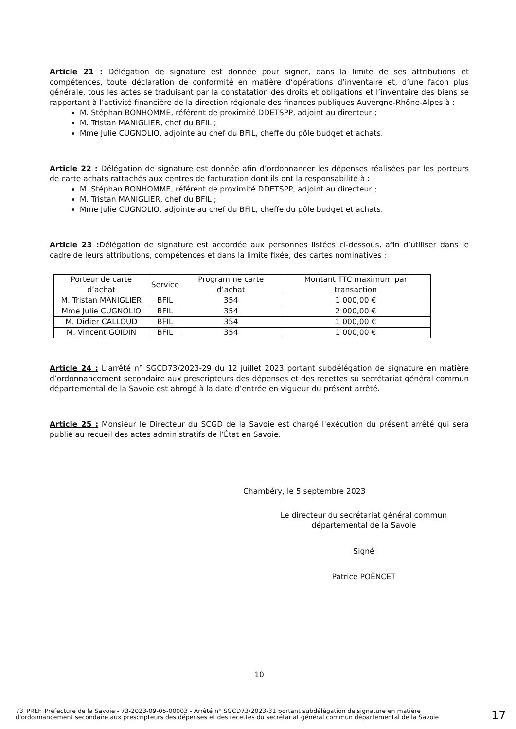Article 21 : Délégation de signature est donnée pour signer, dans la limite de ses attributions et compétences, toute déclaration de conformité en matière d’opérations d’inventaire et, d’une façon plus générale, tous les actes se traduisant par la constatation des droits et obligations et l’inventaire des biens se rapportant à l’activité financière de la direction régionale des finances publiques Auvergne-Rhône-Alpes à :
M. Stéphan BONHOMME, référent de proximité DDETSPP, adjoint au directeur ;
M. Tristan MANIGLIER, chef du BFIL ;
Mme Julie CUGNOLIO, adjointe au chef du BFIL, cheffe du pôle budget et achats.
Article 22 : Délégation de signature est donnée afin d’ordonnancer les dépenses réalisées par les porteurs de carte achats rattachés aux centres de facturation dont ils ont la responsabilité à :
M. Stéphan BONHOMME, référent de proximité DDETSPP, adjoint au directeur ;
M. Tristan MANIGLIER, chef du BFIL ;
Mme Julie CUGNOLIO, adjointe au chef du BFIL, cheffe du pôle budget et achats.
Article 23 : Délégation de signature est accordée aux personnes listées ci-dessous, afin d’utiliser dans le cadre de leurs attributions, compétences et dans la limite fixée, des cartes nominatives :
| Porteur de carte d’achat | Service | Programme carte d’achat | Montant TTC maximum par transaction |
| --- | --- | --- | --- |
| M. Tristan MANIGLIER | BFIL | 354 | 1 000,00 € |
| Mme Julie CUGNOLIO | BFIL | 354 | 2 000,00 € |
| M. Didier CALLOUD | BFIL | 354 | 1 000,00 € |
| M. Vincent GOIDIN | BFIL | 354 | 1 000,00 € |
Article 24 : L’arrêté n° SGCD73/2023-29 du 12 juillet 2023 portant subdélégation de signature en matière d’ordonnancement secondaire aux prescripteurs des dépenses et des recettes su secrétariat général commun départemental de la Savoie est abrogé à la date d’entrée en vigueur du présent arrêté.
Article 25 : Monsieur le Directeur du SCGD de la Savoie est chargé l'exécution du présent arrêté qui sera publié au recueil des actes administratifs de l’État en Savoie.
Chambéry, le 5 septembre 2023
Le directeur du secrétariat général commun
départemental de la Savoie
Signé
Patrice POËNCET
10
73_PREF_Préfecture de la Savoie - 73-2023-09-05-00003 - Arrêté n° SGCD73/2023-31 portant subdélégation de signature en matière d'ordonnancement secondaire aux prescripteurs des dépenses et des recettes du secrétariat général commun départemental de la Savoie
17